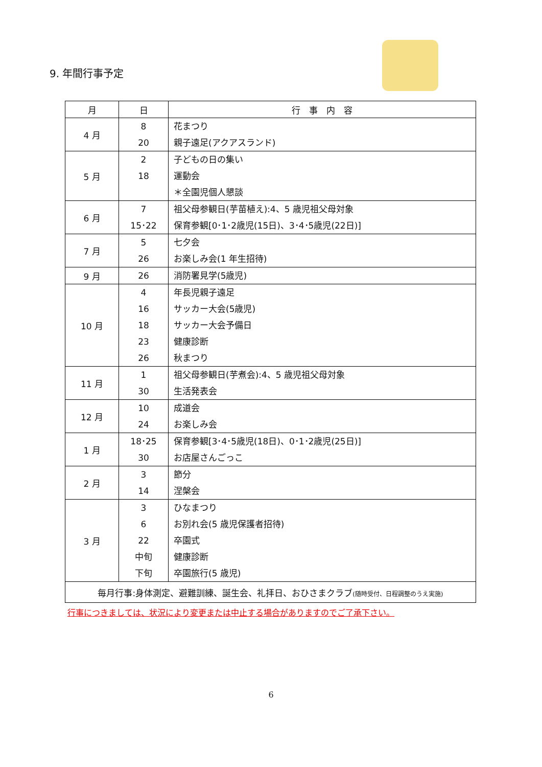9. 年間行事予定
| 月 | 日 | 行 事 内 容 |
| --- | --- | --- |
| 4 月 | 8 20 | 花まつり 親子遠足(アクアスランド) |
| 5 月 | 2 18 | 子どもの日の集い 運動会 ＊全園児個人懇談 |
| 6 月 | 7 15･22 | 祖父母参観日(芋苗植え):4、5 歳児祖父母対象 保育参観[0･1･2歳児(15日)、3･4･5歳児(22日)] |
| 7 月 | 5 26 | 七夕会 お楽しみ会(1 年生招待) |
| 9 月 | 26 | 消防署見学(5歳児) |
| 10 月 | 4 16 18 23 26 | 年長児親子遠足 サッカー大会(5歳児) サッカー大会予備日 健康診断 秋まつり |
| 11 月 | 1 30 | 祖父母参観日(芋煮会):4、5 歳児祖父母対象 生活発表会 |
| 12 月 | 10 24 | 成道会 お楽しみ会 |
| 1 月 | 18･25 30 | 保育参観[3･4･5歳児(18日)、0･1･2歳児(25日)] お店屋さんごっこ |
| 2 月 | 3 14 | 節分 涅槃会 |
| 3 月 | 3 6 22 中旬 下旬 | ひなまつり お別れ会(5 歳児保護者招待) 卒園式 健康診断 卒園旅行(5 歳児) |
| 毎月行事:身体測定、避難訓練、誕生会、礼拝日、おひさまクラブ (随時受付、日程調整のうえ実施) | | |
行事につきましては、状況により変更または中止する場合がありますのでご了承下さい。
6